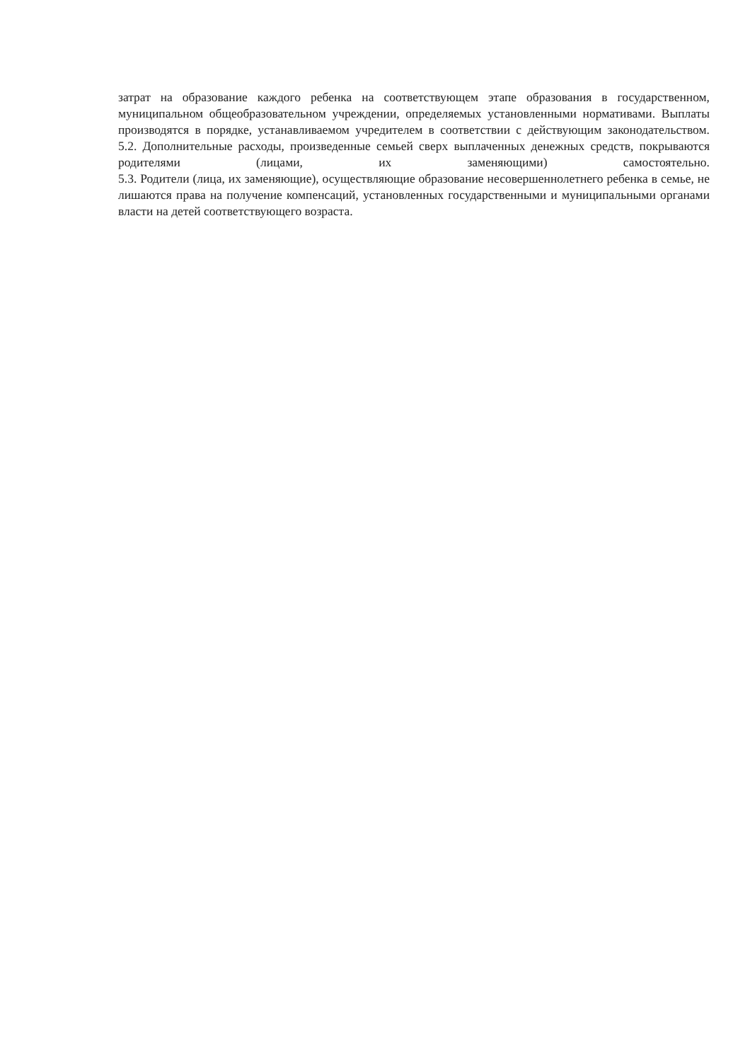затрат на образование каждого ребенка на соответствующем этапе образования в государственном, муниципальном общеобразовательном учреждении, определяемых установленными нормативами. Выплаты производятся в порядке, устанавливаемом учредителем в соответствии с действующим законодательством.
5.2. Дополнительные расходы, произведенные семьей сверх выплаченных денежных средств, покрываются родителями (лицами, их заменяющими) самостоятельно.
5.3. Родители (лица, их заменяющие), осуществляющие образование несовершеннолетнего ребенка в семье, не лишаются права на получение компенсаций, установленных государственными и муниципальными органами власти на детей соответствующего возраста.